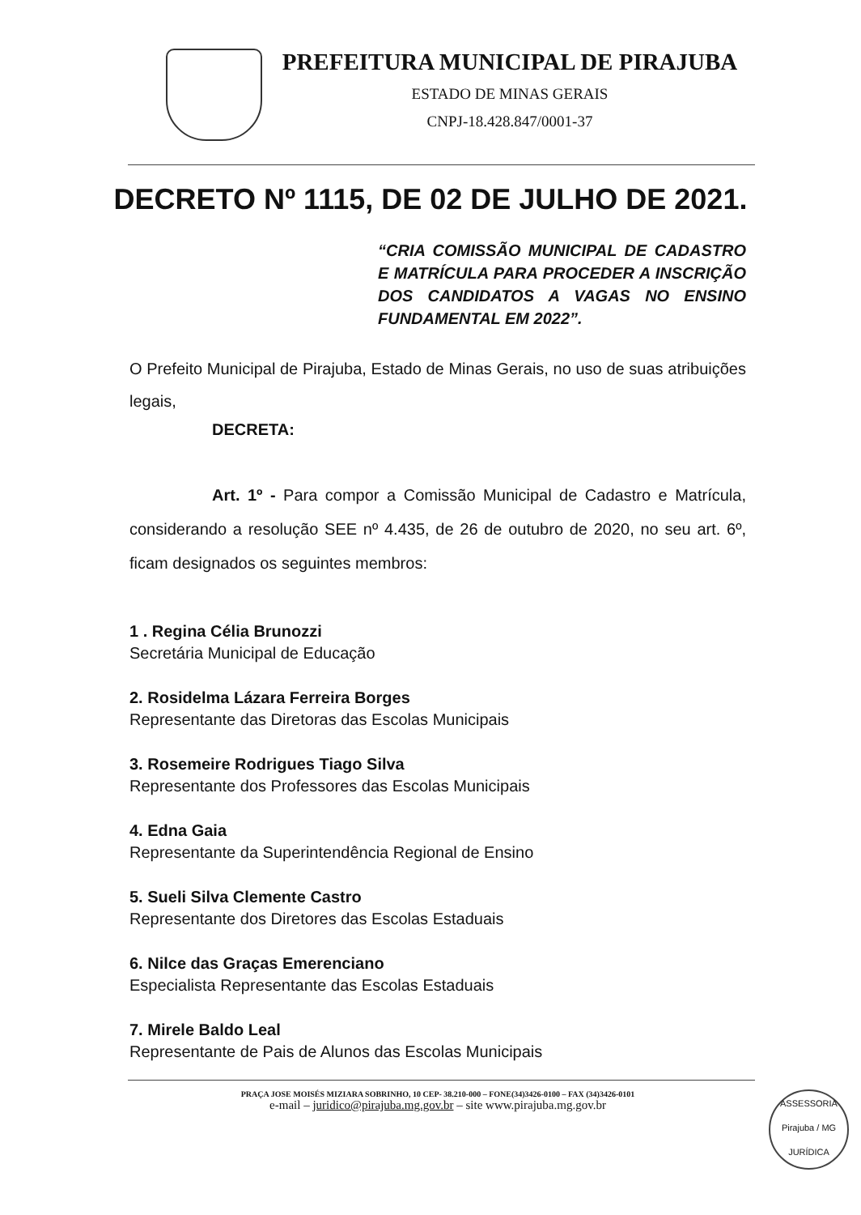PREFEITURA MUNICIPAL DE PIRAJUBA
ESTADO DE MINAS GERAIS
CNPJ-18.428.847/0001-37
DECRETO Nº 1115, DE 02 DE JULHO DE 2021.
“CRIA COMISSÃO MUNICIPAL DE CADASTRO E MATRÍCULA PARA PROCEDER A INSCRIÇÃO DOS CANDIDATOS A VAGAS NO ENSINO FUNDAMENTAL EM 2022”.
O Prefeito Municipal de Pirajuba, Estado de Minas Gerais, no uso de suas atribuições legais,
DECRETA:
Art. 1º - Para compor a Comissão Municipal de Cadastro e Matrícula, considerando a resolução SEE nº 4.435, de 26 de outubro de 2020, no seu art. 6º, ficam designados os seguintes membros:
1 . Regina Célia Brunozzi
Secretária Municipal de Educação
2. Rosidelma Lázara Ferreira Borges
Representante das Diretoras das Escolas Municipais
3. Rosemeire Rodrigues Tiago Silva
Representante dos Professores das Escolas Municipais
4. Edna Gaia
Representante da Superintendência Regional de Ensino
5. Sueli Silva Clemente Castro
Representante dos Diretores das Escolas Estaduais
6. Nilce das Graças Emerenciano
Especialista Representante das Escolas Estaduais
7. Mirele Baldo Leal
Representante de Pais de Alunos das Escolas Municipais
PRAÇA JOSE MOISÉS MIZIARA SOBRINHO, 10 CEP- 38.210-000 – FONE(34)3426-0100 – FAX (34)3426-0101
e-mail – juridico@pirajuba.mg.gov.br – site www.pirajuba.mg.gov.br
ASSESSORIA
Pirajuba / MG
JURÍDICA